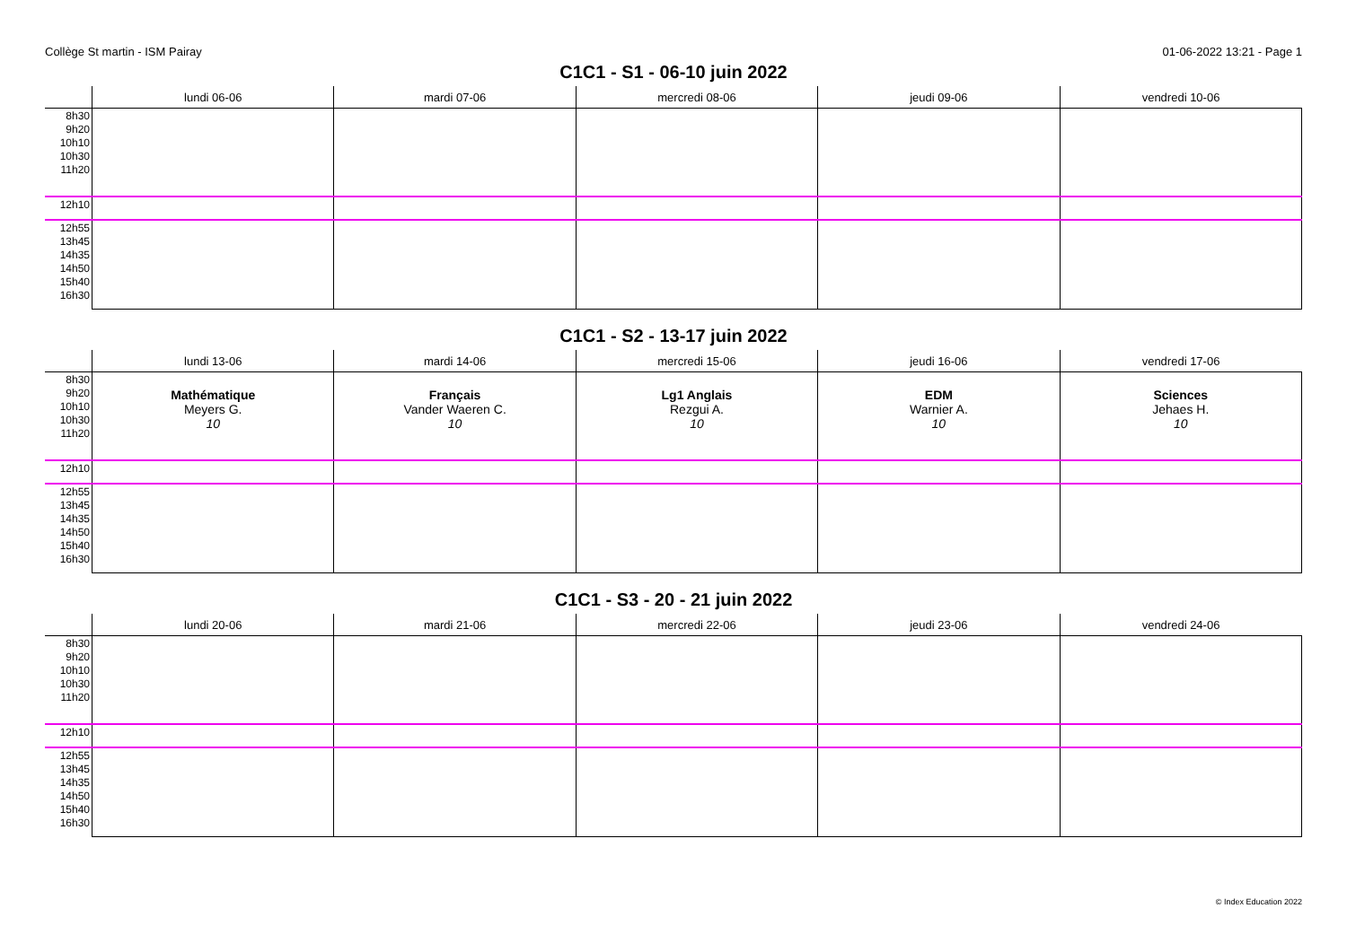Collège St martin - ISM Pairay 01-06-2022 13:21 - Page 1
C1C1 - S1 - 06-10 juin 2022
| | lundi 06-06 | mardi 07-06 | mercredi 08-06 | jeudi 09-06 | vendredi 10-06 |
| --- | --- | --- | --- | --- | --- |
| 8h30 9h20 10h10 10h30 11h20 | | | | | |
| 12h10 | | | | | |
| 12h55 13h45 14h35 14h50 15h40 16h30 | | | | | |
C1C1 - S2 - 13-17 juin 2022
| | lundi 13-06 | mardi 14-06 | mercredi 15-06 | jeudi 16-06 | vendredi 17-06 |
| --- | --- | --- | --- | --- | --- |
| 8h30 9h20 10h10 10h30 11h20 | Mathématique Meyers G. 10 | Français Vander Waeren C. 10 | Lg1 Anglais Rezgui A. 10 | EDM Warnier A. 10 | Sciences Jehaes H. 10 |
| 12h10 | | | | | |
| 12h55 13h45 14h35 14h50 15h40 16h30 | | | | | |
C1C1 - S3 - 20 - 21 juin 2022
| | lundi 20-06 | mardi 21-06 | mercredi 22-06 | jeudi 23-06 | vendredi 24-06 |
| --- | --- | --- | --- | --- | --- |
| 8h30 9h20 10h10 10h30 11h20 | | | | | |
| 12h10 | | | | | |
| 12h55 13h45 14h35 14h50 15h40 16h30 | | | | | |
© Index Education 2022